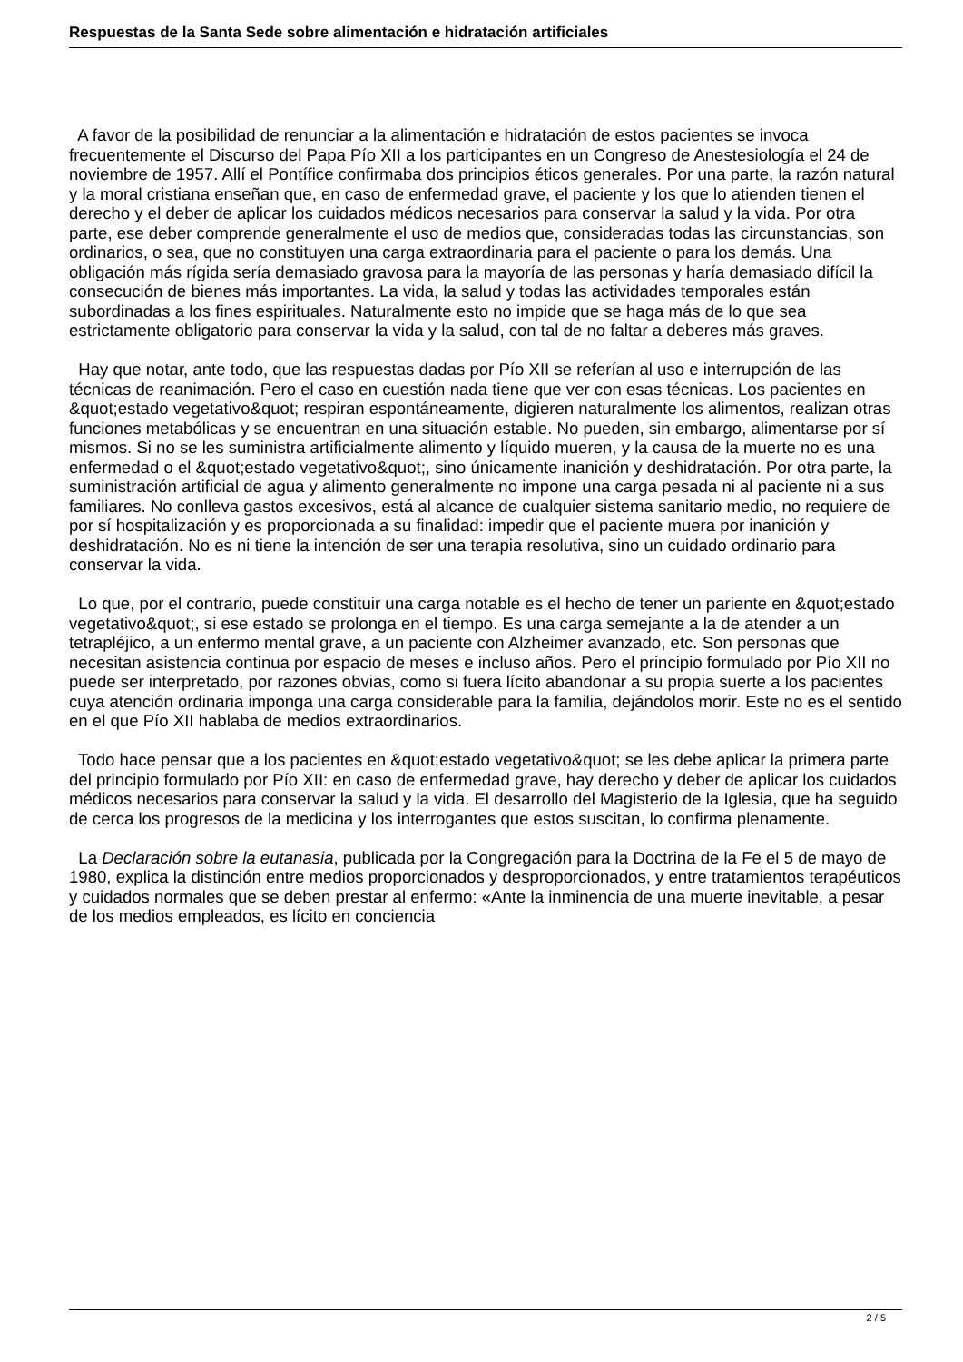Respuestas de la Santa Sede sobre alimentación e hidratación artificiales
A favor de la posibilidad de renunciar a la alimentación e hidratación de estos pacientes se invoca frecuentemente el Discurso del Papa Pío XII a los participantes en un Congreso de Anestesiología el 24 de noviembre de 1957. Allí el Pontífice confirmaba dos principios éticos generales. Por una parte, la razón natural y la moral cristiana enseñan que, en caso de enfermedad grave, el paciente y los que lo atienden tienen el derecho y el deber de aplicar los cuidados médicos necesarios para conservar la salud y la vida. Por otra parte, ese deber comprende generalmente el uso de medios que, consideradas todas las circunstancias, son ordinarios, o sea, que no constituyen una carga extraordinaria para el paciente o para los demás. Una obligación más rígida sería demasiado gravosa para la mayoría de las personas y haría demasiado difícil la consecución de bienes más importantes. La vida, la salud y todas las actividades temporales están subordinadas a los fines espirituales. Naturalmente esto no impide que se haga más de lo que sea estrictamente obligatorio para conservar la vida y la salud, con tal de no faltar a deberes más graves.
Hay que notar, ante todo, que las respuestas dadas por Pío XII se referían al uso e interrupción de las técnicas de reanimación. Pero el caso en cuestión nada tiene que ver con esas técnicas. Los pacientes en &quot;estado vegetativo&quot; respiran espontáneamente, digieren naturalmente los alimentos, realizan otras funciones metabólicas y se encuentran en una situación estable. No pueden, sin embargo, alimentarse por sí mismos. Si no se les suministra artificialmente alimento y líquido mueren, y la causa de la muerte no es una enfermedad o el &quot;estado vegetativo&quot;, sino únicamente inanición y deshidratación. Por otra parte, la suministración artificial de agua y alimento generalmente no impone una carga pesada ni al paciente ni a sus familiares. No conlleva gastos excesivos, está al alcance de cualquier sistema sanitario medio, no requiere de por sí hospitalización y es proporcionada a su finalidad: impedir que el paciente muera por inanición y deshidratación. No es ni tiene la intención de ser una terapia resolutiva, sino un cuidado ordinario para conservar la vida.
Lo que, por el contrario, puede constituir una carga notable es el hecho de tener un pariente en &quot;estado vegetativo&quot;, si ese estado se prolonga en el tiempo. Es una carga semejante a la de atender a un tetrapléjico, a un enfermo mental grave, a un paciente con Alzheimer avanzado, etc. Son personas que necesitan asistencia continua por espacio de meses e incluso años. Pero el principio formulado por Pío XII no puede ser interpretado, por razones obvias, como si fuera lícito abandonar a su propia suerte a los pacientes cuya atención ordinaria imponga una carga considerable para la familia, dejándolos morir. Este no es el sentido en el que Pío XII hablaba de medios extraordinarios.
Todo hace pensar que a los pacientes en &quot;estado vegetativo&quot; se les debe aplicar la primera parte del principio formulado por Pío XII: en caso de enfermedad grave, hay derecho y deber de aplicar los cuidados médicos necesarios para conservar la salud y la vida. El desarrollo del Magisterio de la Iglesia, que ha seguido de cerca los progresos de la medicina y los interrogantes que estos suscitan, lo confirma plenamente.
La Declaración sobre la eutanasia, publicada por la Congregación para la Doctrina de la Fe el 5 de mayo de 1980, explica la distinción entre medios proporcionados y desproporcionados, y entre tratamientos terapéuticos y cuidados normales que se deben prestar al enfermo: «Ante la inminencia de una muerte inevitable, a pesar de los medios empleados, es lícito en conciencia
2 / 5